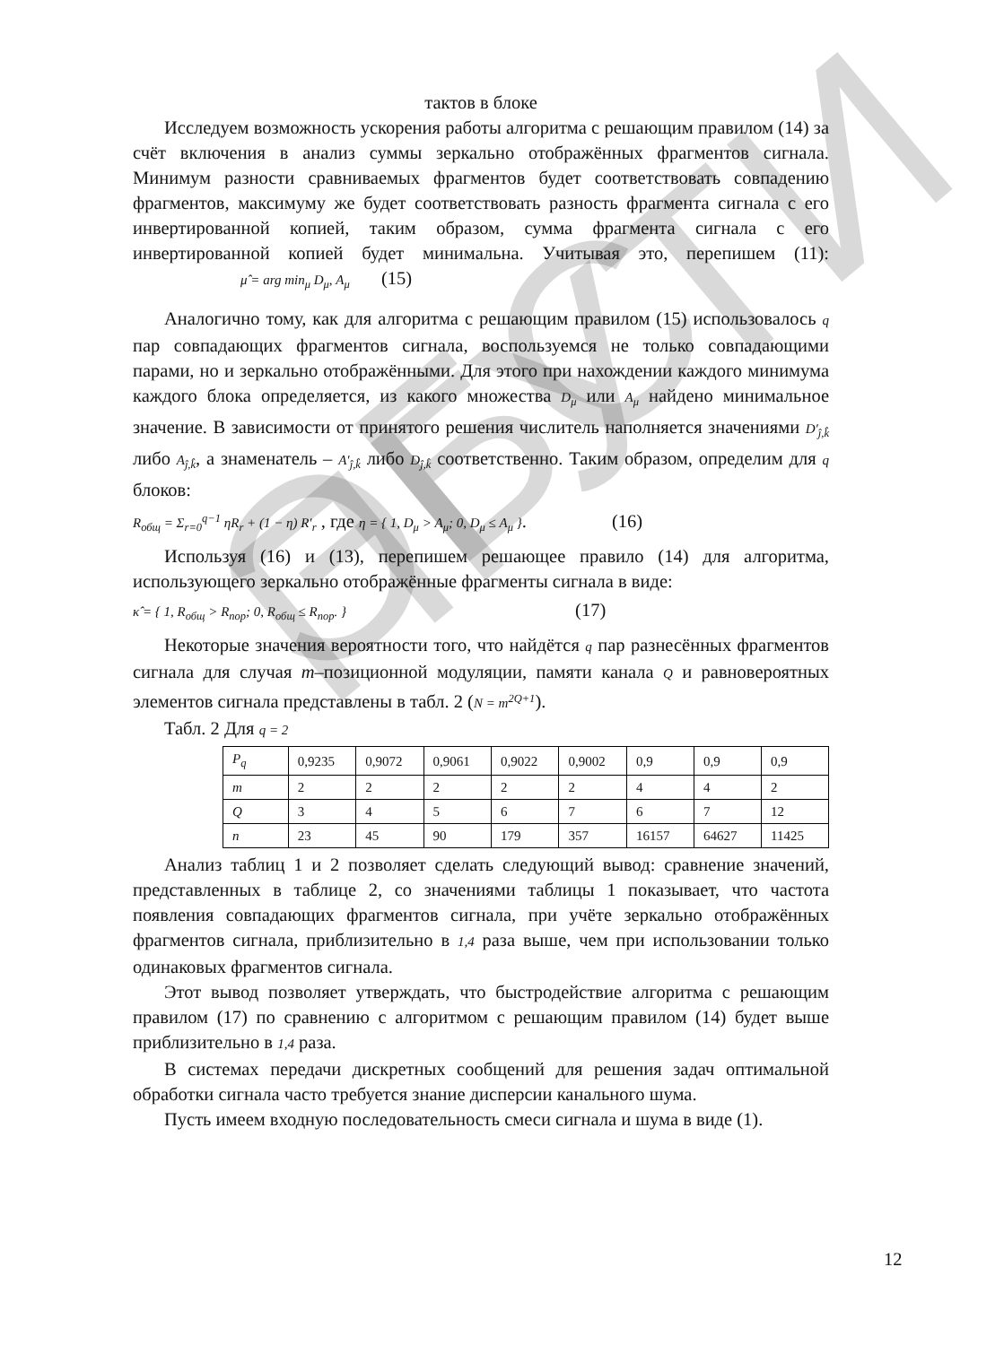ЭБС ПГУТИ
тактов в блоке
Исследуем возможность ускорения работы алгоритма с решающим правилом (14) за счёт включения в анализ суммы зеркально отображённых фрагментов сигнала. Минимум разности сравниваемых фрагментов будет соответствовать совпадению фрагментов, максимуму же будет соответствовать разность фрагмента сигнала с его инвертированной копией, таким образом, сумма фрагмента сигнала с его инвертированной копией будет минимальна. Учитывая это, перепишем (11): μ̂ = arg min<sub>μ</sub> D<sub>μ</sub>, A<sub>μ</sub> (15)
Аналогично тому, как для алгоритма с решающим правилом (15) использовалось q пар совпадающих фрагментов сигнала, воспользуемся не только совпадающими парами, но и зеркально отображёнными. Для этого при нахождении каждого минимума каждого блока определяется, из какого множества D<sub>μ</sub> или A<sub>μ</sub> найдено минимальное значение. В зависимости от принятого решения числитель наполняется значениями D′<sub>ĵ,k̂</sub> либо A<sub>ĵ,k̂</sub>, а знаменатель – A′<sub>ĵ,k̂</sub> либо D<sub>ĵ,k̂</sub> соответственно. Таким образом, определим для q блоков:
R<sub>общ</sub> = Σ<sub>r=0</sub><sup>q−1</sup> ηR<sub>r</sub> + (1 − η) R′<sub>r</sub> , где η = { 1, D<sub>μ</sub> > A<sub>μ</sub>; 0, D<sub>μ</sub> ≤ A<sub>μ</sub> }. (16)
Используя (16) и (13), перепишем решающее правило (14) для алгоритма, использующего зеркально отображённые фрагменты сигнала в виде:
κ̂ = { 1, R<sub>общ</sub> > R<sub>пор</sub>; 0, R<sub>общ</sub> ≤ R<sub>пор</sub>. } (17)
Некоторые значения вероятности того, что найдётся q пар разнесённых фрагментов сигнала для случая m–позиционной модуляции, памяти канала Q и равновероятных элементов сигнала представлены в табл. 2 (N = m<sup>2Q+1</sup>).
Табл. 2 Для q = 2
| P<sub>q</sub> | 0,9235 | 0,9072 | 0,9061 | 0,9022 | 0,9002 | 0,9 | 0,9 | 0,9 |
| m | 2 | 2 | 2 | 2 | 2 | 4 | 4 | 2 |
| Q | 3 | 4 | 5 | 6 | 7 | 6 | 7 | 12 |
| n | 23 | 45 | 90 | 179 | 357 | 16157 | 64627 | 11425 |
Анализ таблиц 1 и 2 позволяет сделать следующий вывод: сравнение значений, представленных в таблице 2, со значениями таблицы 1 показывает, что частота появления совпадающих фрагментов сигнала, при учёте зеркально отображённых фрагментов сигнала, приблизительно в 1,4 раза выше, чем при использовании только одинаковых фрагментов сигнала.
Этот вывод позволяет утверждать, что быстродействие алгоритма с решающим правилом (17) по сравнению с алгоритмом с решающим правилом (14) будет выше приблизительно в 1,4 раза.
В системах передачи дискретных сообщений для решения задач оптимальной обработки сигнала часто требуется знание дисперсии канального шума.
Пусть имеем входную последовательность смеси сигнала и шума в виде (1).
12